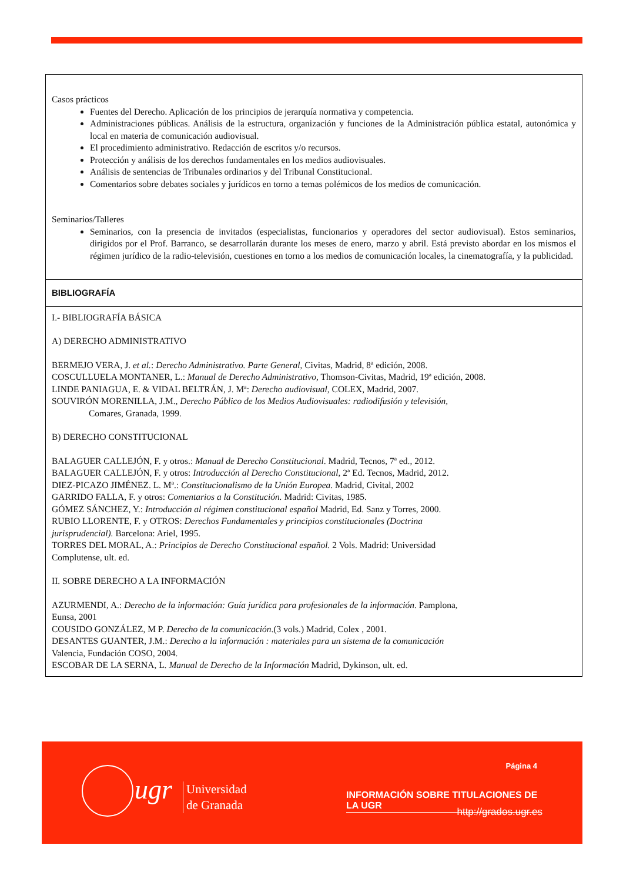Casos prácticos
Fuentes del Derecho. Aplicación de los principios de jerarquía normativa y competencia.
Administraciones públicas. Análisis de la estructura, organización y funciones de la Administración pública estatal, autonómica y local en materia de comunicación audiovisual.
El procedimiento administrativo. Redacción de escritos y/o recursos.
Protección y análisis de los derechos fundamentales en los medios audiovisuales.
Análisis de sentencias de Tribunales ordinarios y del Tribunal Constitucional.
Comentarios sobre debates sociales y jurídicos en torno a temas polémicos de los medios de comunicación.
Seminarios/Talleres
Seminarios, con la presencia de invitados (especialistas, funcionarios y operadores del sector audiovisual). Estos seminarios, dirigidos por el Prof. Barranco, se desarrollarán durante los meses de enero, marzo y abril. Está previsto abordar en los mismos el régimen jurídico de la radio-televisión, cuestiones en torno a los medios de comunicación locales, la cinematografía, y la publicidad.
BIBLIOGRAFÍA
I.- BIBLIOGRAFÍA BÁSICA
A) DERECHO ADMINISTRATIVO
BERMEJO VERA, J. et al.: Derecho Administrativo. Parte General, Civitas, Madrid, 8ª edición, 2008.
COSCULLUELA MONTANER, L.: Manual de Derecho Administrativo, Thomson-Civitas, Madrid, 19ª edición, 2008.
LINDE PANIAGUA, E. & VIDAL BELTRÁN, J. Mª: Derecho audiovisual, COLEX, Madrid, 2007.
SOUVIRÓN MORENILLA, J.M., Derecho Público de los Medios Audiovisuales: radiodifusión y televisión,
Comares, Granada, 1999.
B) DERECHO CONSTITUCIONAL
BALAGUER CALLEJÓN, F. y otros.: Manual de Derecho Constitucional. Madrid, Tecnos, 7ª ed., 2012.
BALAGUER CALLEJÓN, F. y otros: Introducción al Derecho Constitucional, 2ª Ed. Tecnos, Madrid, 2012.
DIEZ-PICAZO JIMÉNEZ. L. Mª.: Constitucionalismo de la Unión Europea. Madrid, Civital, 2002
GARRIDO FALLA, F. y otros: Comentarios a la Constitución. Madrid: Civitas, 1985.
GÓMEZ SÁNCHEZ, Y.: Introducción al régimen constitucional español Madrid, Ed. Sanz y Torres, 2000.
RUBIO LLORENTE, F. y OTROS: Derechos Fundamentales y principios constitucionales (Doctrina
jurisprudencial). Barcelona: Ariel, 1995.
TORRES DEL MORAL, A.: Principios de Derecho Constitucional español. 2 Vols. Madrid: Universidad
Complutense, ult. ed.
II. SOBRE DERECHO A LA INFORMACIÓN
AZURMENDI, A.: Derecho de la información: Guía jurídica para profesionales de la información. Pamplona,
Eunsa, 2001
COUSIDO GONZÁLEZ, M P. Derecho de la comunicación.(3 vols.) Madrid, Colex , 2001.
DESANTES GUANTER, J.M.: Derecho a la información : materiales para un sistema de la comunicación
Valencia, Fundación COSO, 2004.
ESCOBAR DE LA SERNA, L. Manual de Derecho de la Información Madrid, Dykinson, ult. ed.
ugr
Universidad
de Granada
Página 4
INFORMACIÓN SOBRE TITULACIONES DE LA UGR
http://grados.ugr.es